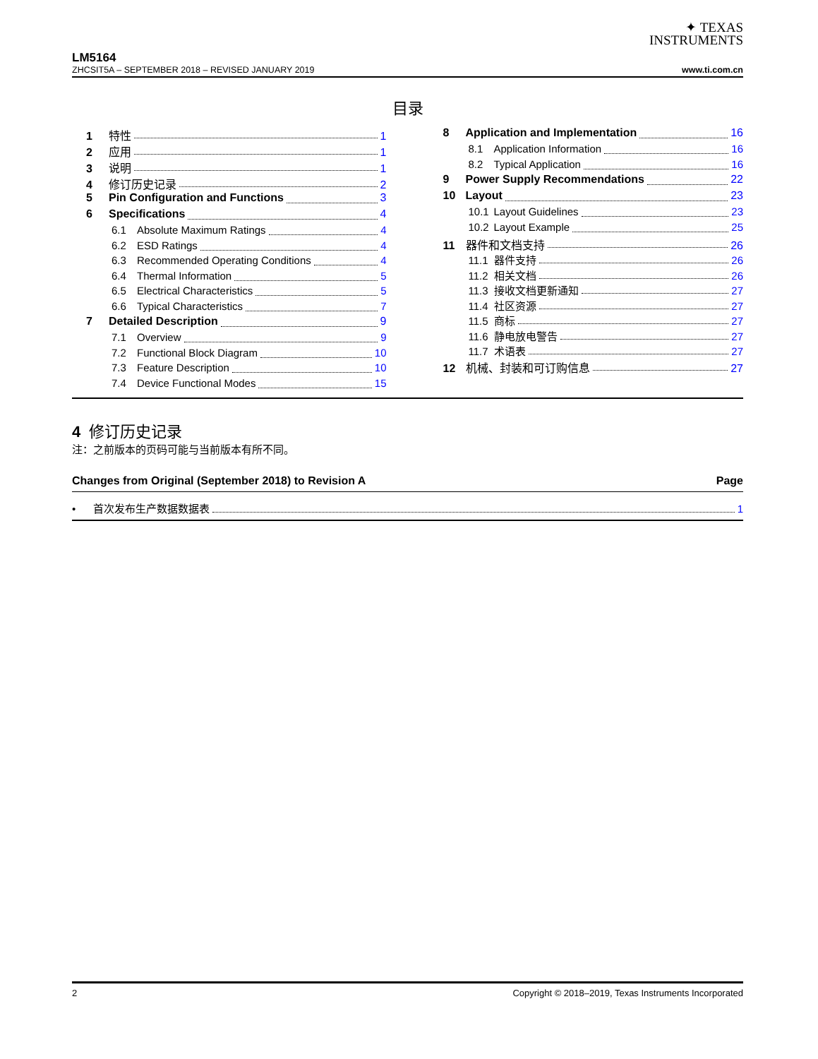✦ TEXAS
INSTRUMENTS
LM5164
ZHCSIT5A – SEPTEMBER 2018 – REVISED JANUARY 2019 www.ti.com.cn
目录
1 特性 1
2 应用 1
3 说明 1
4 修订历史记录 2
5 Pin Configuration and Functions 3
6 Specifications 4
6.1 Absolute Maximum Ratings 4
6.2 ESD Ratings 4
6.3 Recommended Operating Conditions 4
6.4 Thermal Information 5
6.5 Electrical Characteristics 5
6.6 Typical Characteristics 7
7 Detailed Description 9
7.1 Overview 9
7.2 Functional Block Diagram 10
7.3 Feature Description 10
7.4 Device Functional Modes 15
8 Application and Implementation 16
8.1 Application Information 16
8.2 Typical Application 16
9 Power Supply Recommendations 22
10 Layout 23
10.1 Layout Guidelines 23
10.2 Layout Example 25
11 器件和文档支持 26
11.1 器件支持 26
11.2 相关文档 26
11.3 接收文档更新通知 27
11.4 社区资源 27
11.5 商标 27
11.6 静电放电警告 27
11.7 术语表 27
12 机械、封装和可订购信息 27
4 修订历史记录
注：之前版本的页码可能与当前版本有所不同。
Changes from Original (September 2018) to Revision A Page
• 首次发布生产数据数据表 1
2 Copyright © 2018–2019, Texas Instruments Incorporated